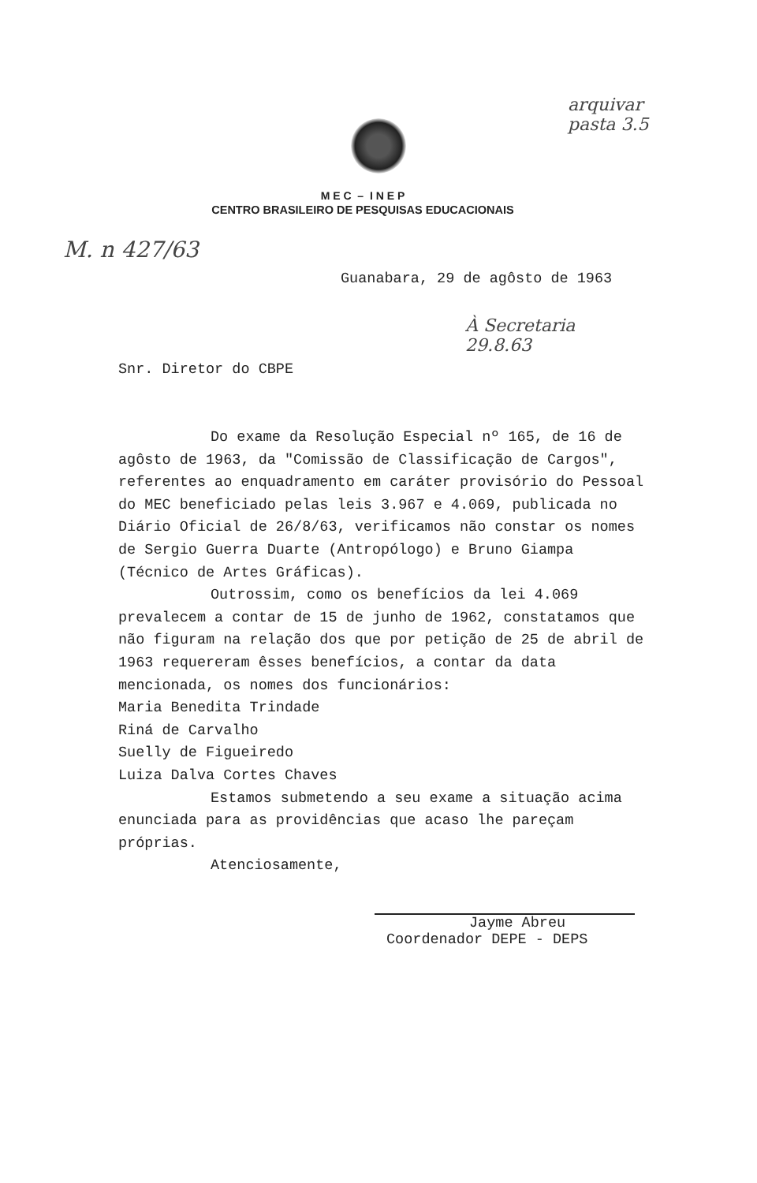M E C – I N E P
CENTRO BRASILEIRO DE PESQUISAS EDUCACIONAIS
arquivar
pasta 3.5
M. n 427/63
Guanabara, 29 de agôsto de 1963
À Secretaria
29.8.63
Snr. Diretor do CBPE
Do exame da Resolução Especial nº 165, de 16 de agôsto de 1963, da "Comissão de Classificação de Cargos", referentes ao enquadramento em caráter provisório do Pessoal do MEC beneficiado pelas leis 3.967 e 4.069, publicada no Diário Oficial de 26/8/63, verificamos não constar os nomes de Sergio Guerra Duarte (Antropólogo) e Bruno Giampa (Técnico de Artes Gráficas).
Outrossim, como os benefícios da lei 4.069 prevalecem a contar de 15 de junho de 1962, constatamos que não figuram na relação dos que por petição de 25 de abril de 1963 requereram êsses benefícios, a contar da data mencionada, os nomes dos funcionários:
Maria Benedita Trindade
Riná de Carvalho
Suelly de Figueiredo
Luiza Dalva Cortes Chaves
Estamos submetendo a seu exame a situação acima enunciada para as providências que acaso lhe pareçam próprias.
Atenciosamente,
Jayme Abreu
Coordenador DEPE - DEPS